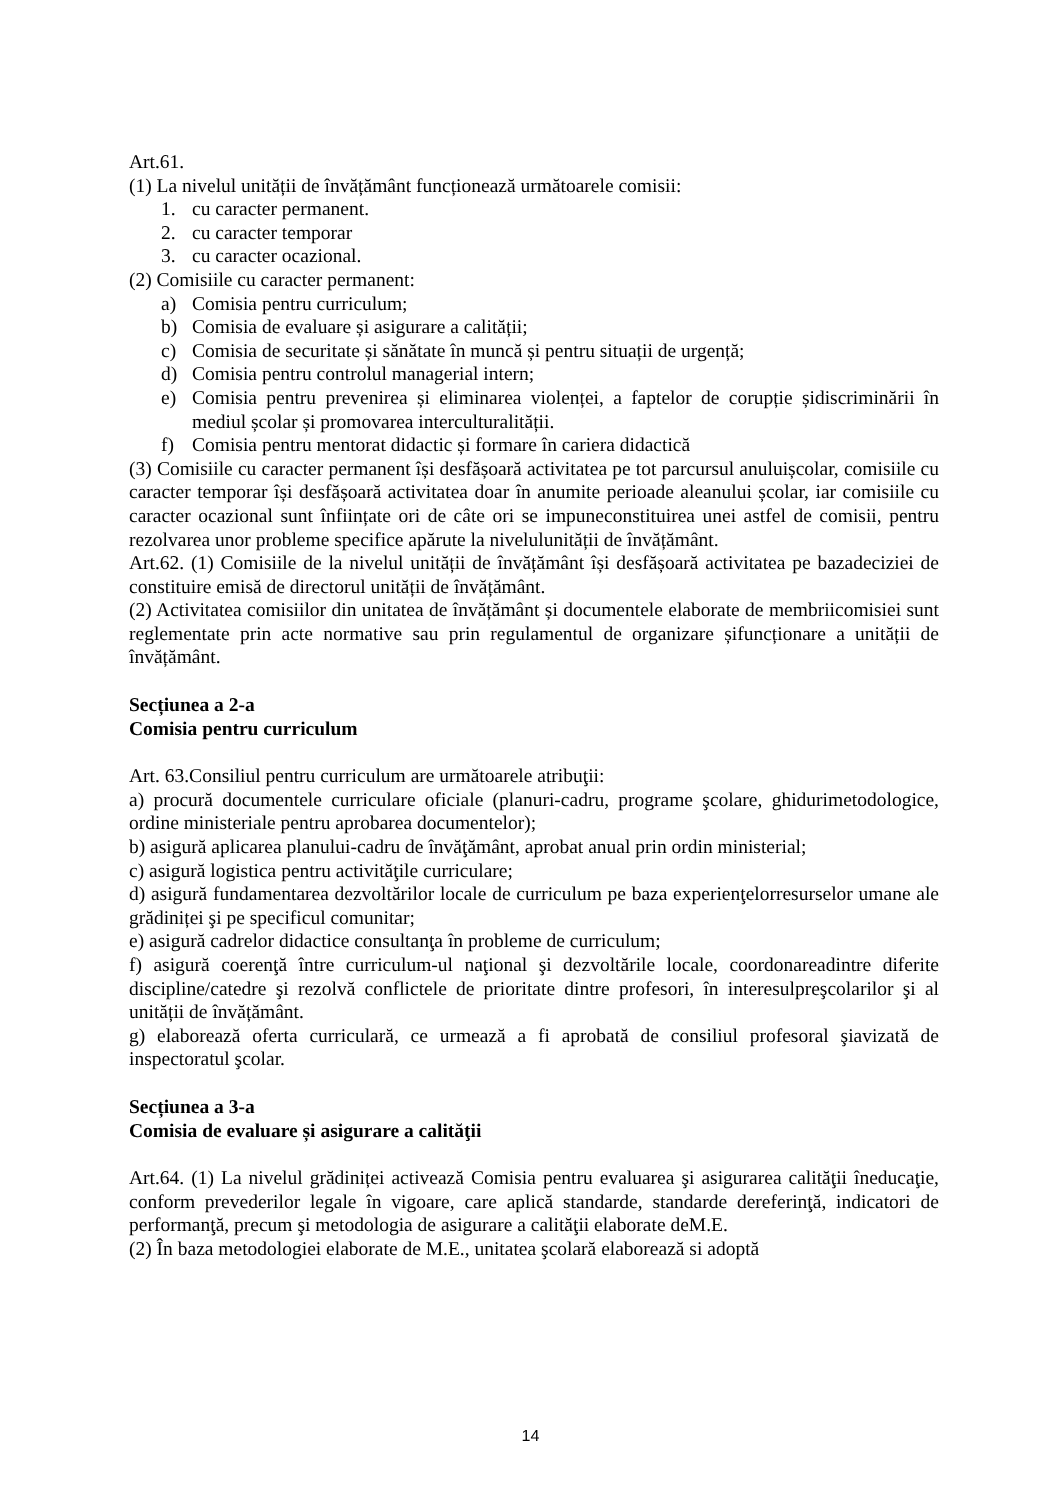Art.61.
(1) La nivelul unității de învățământ funcționează următoarele comisii:
1. cu caracter permanent.
2. cu caracter temporar
3. cu caracter ocazional.
(2) Comisiile cu caracter permanent:
a) Comisia pentru curriculum;
b) Comisia de evaluare și asigurare a calității;
c) Comisia de securitate și sănătate în muncă și pentru situații de urgență;
d) Comisia pentru controlul managerial intern;
e) Comisia pentru prevenirea și eliminarea violenței, a faptelor de corupție șidiscriminării în mediul școlar și promovarea interculturalității.
f) Comisia pentru mentorat didactic și formare în cariera didactică
(3) Comisiile cu caracter permanent își desfășoară activitatea pe tot parcursul anuluișcolar, comisiile cu caracter temporar își desfășoară activitatea doar în anumite perioade aleanului școlar, iar comisiile cu caracter ocazional sunt înființate ori de câte ori se impuneconstituirea unei astfel de comisii, pentru rezolvarea unor probleme specifice apărute la nivelulunității de învățământ.
Art.62. (1) Comisiile de la nivelul unității de învățământ își desfășoară activitatea pe bazadeciziei de constituire emisă de directorul unității de învățământ.
(2) Activitatea comisiilor din unitatea de învățământ și documentele elaborate de membriicomisiei sunt reglementate prin acte normative sau prin regulamentul de organizare șifuncționare a unității de învățământ.
Secțiunea a 2-a
Comisia pentru curriculum
Art. 63.Consiliul pentru curriculum are următoarele atribuţii:
a) procură documentele curriculare oficiale (planuri-cadru, programe şcolare, ghidurimetodologice, ordine ministeriale pentru aprobarea documentelor);
b) asigură aplicarea planului-cadru de învăţământ, aprobat anual prin ordin ministerial;
c) asigură logistica pentru activităţile curriculare;
d) asigură fundamentarea dezvoltărilor locale de curriculum pe baza experienţelorresurselor umane ale grădiniței şi pe specificul comunitar;
e) asigură cadrelor didactice consultanţa în probleme de curriculum;
f) asigură coerenţă între curriculum-ul naţional şi dezvoltările locale, coordonareadintre diferite discipline/catedre şi rezolvă conflictele de prioritate dintre profesori, în interesulpreşcolarilor şi al unității de învățământ.
g) elaborează oferta curriculară, ce urmează a fi aprobată de consiliul profesoral şiavizată de inspectoratul şcolar.
Secțiunea a 3-a
Comisia de evaluare și asigurare a calităţii
Art.64. (1) La nivelul grădiniței activează Comisia pentru evaluarea şi asigurarea calităţii îneducaţie, conform prevederilor legale în vigoare, care aplică standarde, standarde dereferinţă, indicatori de performanţă, precum şi metodologia de asigurare a calităţii elaborate deM.E.
(2) În baza metodologiei elaborate de M.E., unitatea şcolară elaborează si adoptă
14